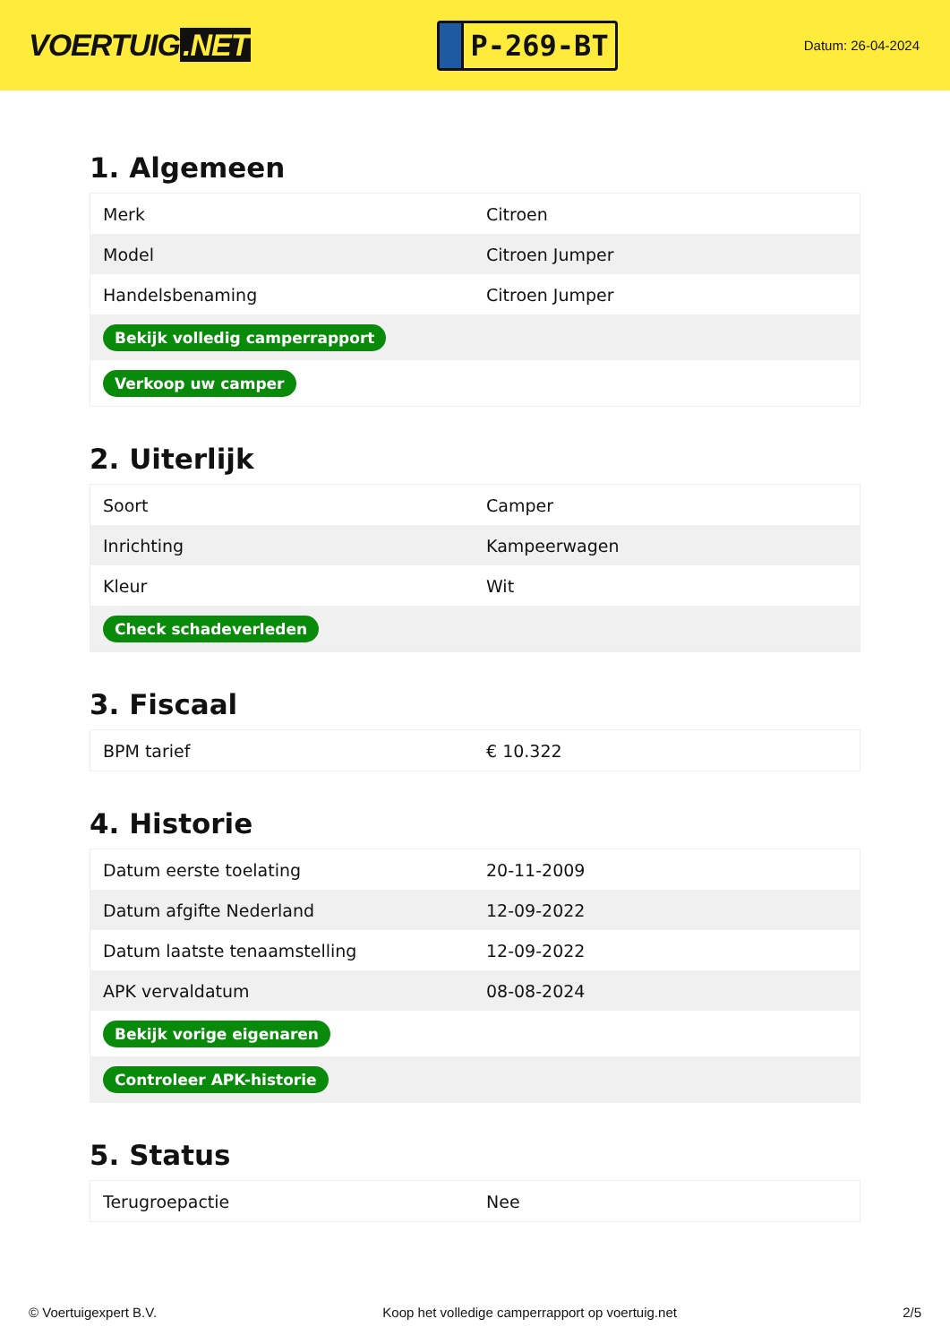VOERTUIG.NET
P-269-BT
Datum: 26-04-2024
1. Algemeen
| Merk | Citroen |
| Model | Citroen Jumper |
| Handelsbenaming | Citroen Jumper |
| Bekijk volledig camperrapport | |
| Verkoop uw camper | |
2. Uiterlijk
| Soort | Camper |
| Inrichting | Kampeerwagen |
| Kleur | Wit |
| Check schadeverleden | |
3. Fiscaal
| BPM tarief | € 10.322 |
4. Historie
| Datum eerste toelating | 20-11-2009 |
| Datum afgifte Nederland | 12-09-2022 |
| Datum laatste tenaamstelling | 12-09-2022 |
| APK vervaldatum | 08-08-2024 |
| Bekijk vorige eigenaren | |
| Controleer APK-historie | |
5. Status
| Terugroepactie | Nee |
© Voertuigexpert B.V. Koop het volledige camperrapport op voertuig.net 2/5